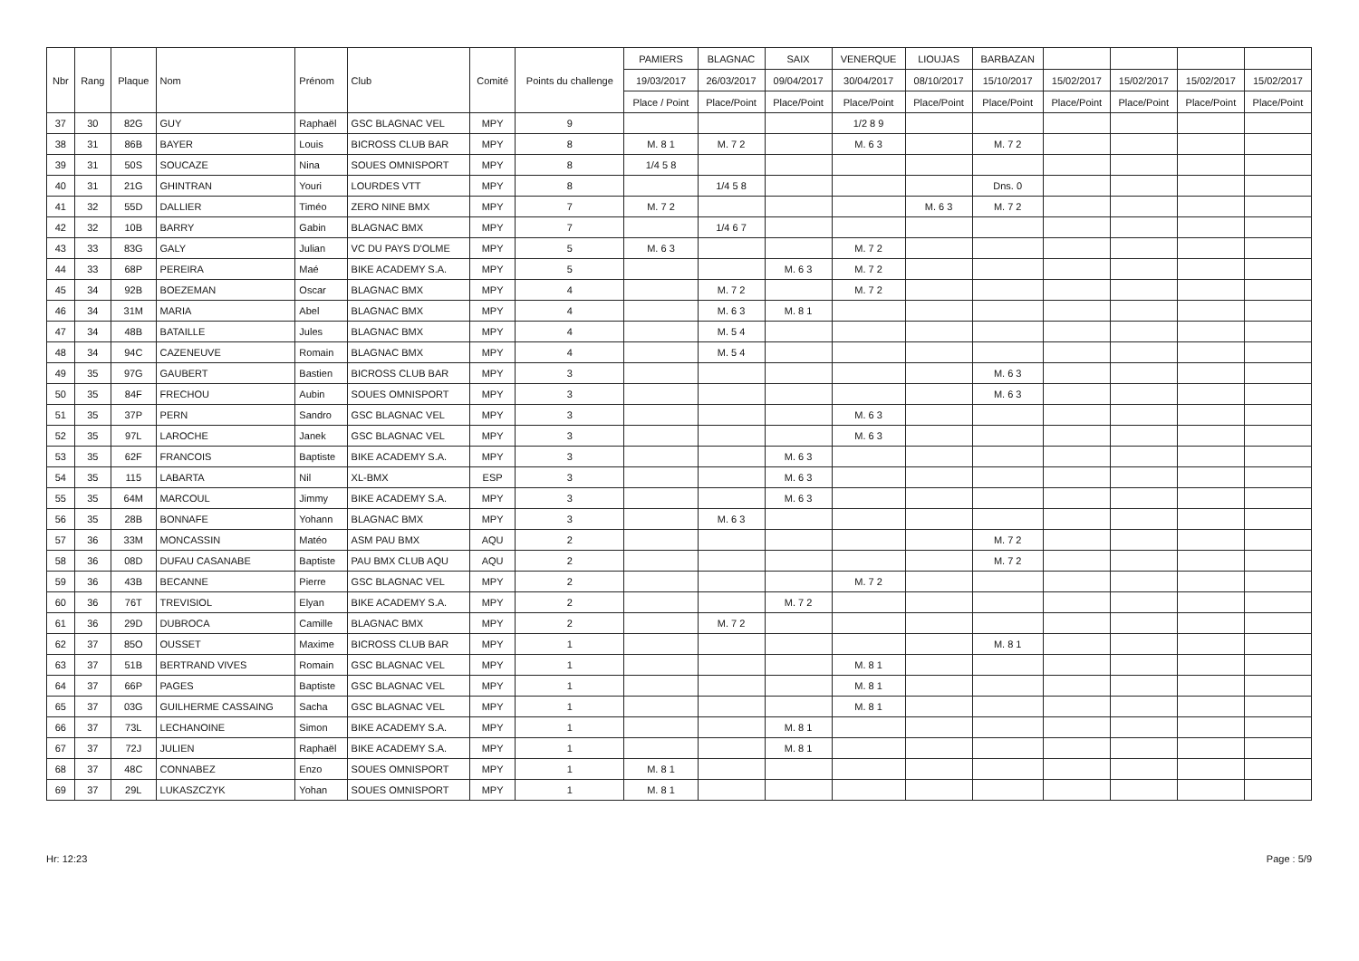| Nbr | Rang | Plaque | Nom | Prénom | Club | Comité | Points du challenge | PAMIERS | BLAGNAC | SAIX | VENERQUE | LIOUJAS | BARBAZAN | | | | |
| --- | --- | --- | --- | --- | --- | --- | --- | --- | --- | --- | --- | --- | --- | --- | --- | --- | --- |
| | | | | | | | | 19/03/2017 | 26/03/2017 | 09/04/2017 | 30/04/2017 | 08/10/2017 | 15/10/2017 | 15/02/2017 | 15/02/2017 | 15/02/2017 | 15/02/2017 |
| | | | | | | | | Place / Point | Place/Point | Place/Point | Place/Point | Place/Point | Place/Point | Place/Point | Place/Point | Place/Point | Place/Point |
| 37 | 30 | 82G | GUY | Raphaël | GSC BLAGNAC VEL | MPY | 9 | | | | 1/2 8 9 | | | | | | |
| 38 | 31 | 86B | BAYER | Louis | BICROSS CLUB BAR | MPY | 8 | M. 8 1 | M. 7 2 | | M. 6 3 | | M. 7 2 | | | | |
| 39 | 31 | 50S | SOUCAZE | Nina | SOUES OMNISPORT | MPY | 8 | 1/4 5 8 | | | | | | | | | |
| 40 | 31 | 21G | GHINTRAN | Youri | LOURDES VTT | MPY | 8 | | 1/4 5 8 | | | | Dns. 0 | | | | |
| 41 | 32 | 55D | DALLIER | Timéo | ZERO NINE BMX | MPY | 7 | M. 7 2 | | | | M. 6 3 | M. 7 2 | | | | |
| 42 | 32 | 10B | BARRY | Gabin | BLAGNAC BMX | MPY | 7 | | 1/4 6 7 | | | | | | | | |
| 43 | 33 | 83G | GALY | Julian | VC DU PAYS D'OLME | MPY | 5 | M. 6 3 | | | M. 7 2 | | | | | | |
| 44 | 33 | 68P | PEREIRA | Maé | BIKE ACADEMY S.A. | MPY | 5 | | | M. 6 3 | M. 7 2 | | | | | | |
| 45 | 34 | 92B | BOEZEMAN | Oscar | BLAGNAC BMX | MPY | 4 | | M. 7 2 | | M. 7 2 | | | | | | |
| 46 | 34 | 31M | MARIA | Abel | BLAGNAC BMX | MPY | 4 | | M. 6 3 | M. 8 1 | | | | | | | |
| 47 | 34 | 48B | BATAILLE | Jules | BLAGNAC BMX | MPY | 4 | | M. 5 4 | | | | | | | | |
| 48 | 34 | 94C | CAZENEUVE | Romain | BLAGNAC BMX | MPY | 4 | | M. 5 4 | | | | | | | | |
| 49 | 35 | 97G | GAUBERT | Bastien | BICROSS CLUB BAR | MPY | 3 | | | | | | M. 6 3 | | | | |
| 50 | 35 | 84F | FRECHOU | Aubin | SOUES OMNISPORT | MPY | 3 | | | | | | M. 6 3 | | | | |
| 51 | 35 | 37P | PERN | Sandro | GSC BLAGNAC VEL | MPY | 3 | | | | M. 6 3 | | | | | | |
| 52 | 35 | 97L | LAROCHE | Janek | GSC BLAGNAC VEL | MPY | 3 | | | | M. 6 3 | | | | | | |
| 53 | 35 | 62F | FRANCOIS | Baptiste | BIKE ACADEMY S.A. | MPY | 3 | | | M. 6 3 | | | | | | | |
| 54 | 35 | 115 | LABARTA | Nil | XL-BMX | ESP | 3 | | | M. 6 3 | | | | | | | |
| 55 | 35 | 64M | MARCOUL | Jimmy | BIKE ACADEMY S.A. | MPY | 3 | | | M. 6 3 | | | | | | | |
| 56 | 35 | 28B | BONNAFE | Yohann | BLAGNAC BMX | MPY | 3 | | M. 6 3 | | | | | | | | |
| 57 | 36 | 33M | MONCASSIN | Matéo | ASM PAU BMX | AQU | 2 | | | | | | M. 7 2 | | | | |
| 58 | 36 | 08D | DUFAU CASANABE | Baptiste | PAU BMX CLUB AQU | AQU | 2 | | | | | | M. 7 2 | | | | |
| 59 | 36 | 43B | BECANNE | Pierre | GSC BLAGNAC VEL | MPY | 2 | | | | M. 7 2 | | | | | | |
| 60 | 36 | 76T | TREVISIOL | Elyan | BIKE ACADEMY S.A. | MPY | 2 | | | M. 7 2 | | | | | | | |
| 61 | 36 | 29D | DUBROCA | Camille | BLAGNAC BMX | MPY | 2 | | M. 7 2 | | | | | | | | |
| 62 | 37 | 85O | OUSSET | Maxime | BICROSS CLUB BAR | MPY | 1 | | | | | | M. 8 1 | | | | |
| 63 | 37 | 51B | BERTRAND VIVES | Romain | GSC BLAGNAC VEL | MPY | 1 | | | | M. 8 1 | | | | | | |
| 64 | 37 | 66P | PAGES | Baptiste | GSC BLAGNAC VEL | MPY | 1 | | | | M. 8 1 | | | | | | |
| 65 | 37 | 03G | GUILHERME CASSAING | Sacha | GSC BLAGNAC VEL | MPY | 1 | | | | M. 8 1 | | | | | | |
| 66 | 37 | 73L | LECHANOINE | Simon | BIKE ACADEMY S.A. | MPY | 1 | | | M. 8 1 | | | | | | | |
| 67 | 37 | 72J | JULIEN | Raphaël | BIKE ACADEMY S.A. | MPY | 1 | | | M. 8 1 | | | | | | | |
| 68 | 37 | 48C | CONNABEZ | Enzo | SOUES OMNISPORT | MPY | 1 | M. 8 1 | | | | | | | | | |
| 69 | 37 | 29L | LUKASZCZYK | Yohan | SOUES OMNISPORT | MPY | 1 | M. 8 1 | | | | | | | | | |
Hr: 12:23 Page : 5/9